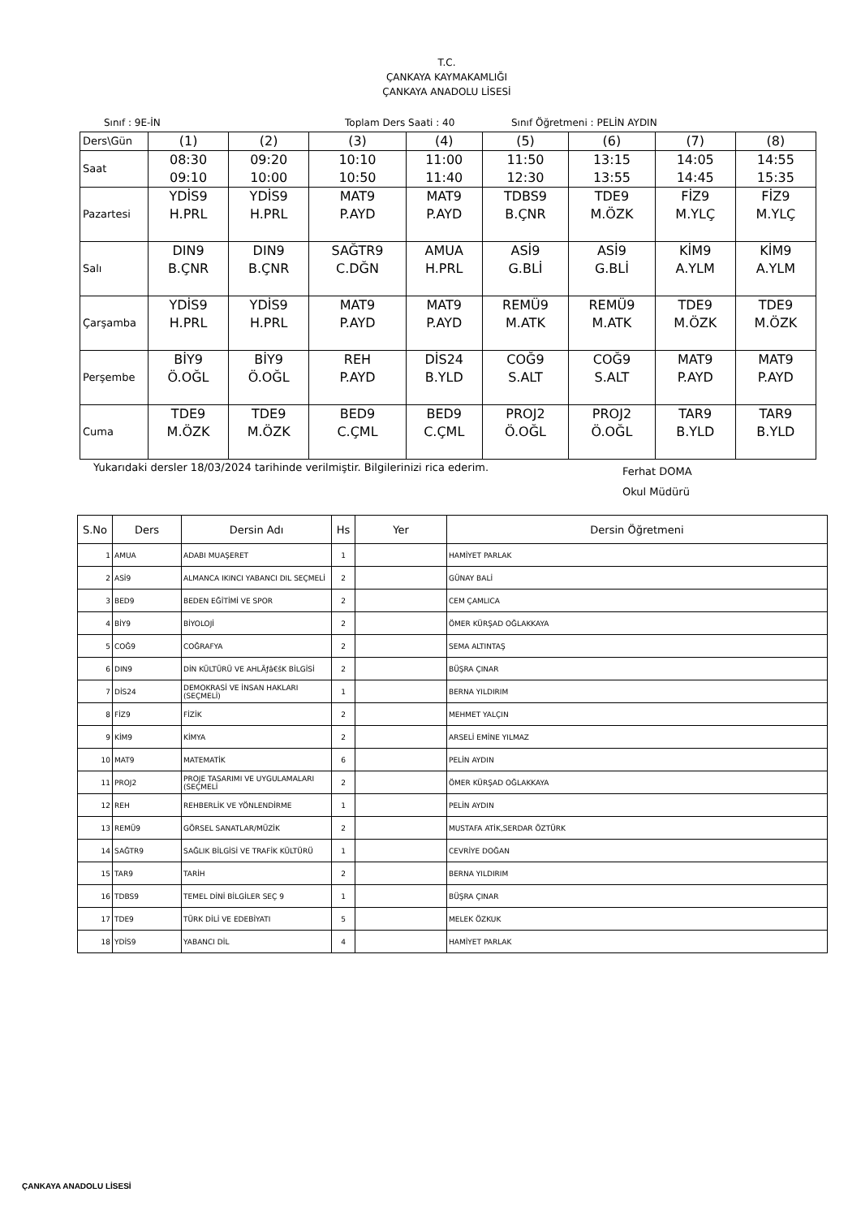T.C.
ÇANKAYA KAYMAKAMLIĞI
ÇANKAYA ANADOLU LİSESİ
Sınıf : 9E-İN Toplam Ders Saati : 40 Sınıf Öğretmeni : PELİN AYDIN
| Ders\Gün | (1) | (2) | (3) | (4) | (5) | (6) | (7) | (8) |
| Saat | 08:30 09:10 | 09:20 10:00 | 10:10 10:50 | 11:00 11:40 | 11:50 12:30 | 13:15 13:55 | 14:05 14:45 | 14:55 15:35 |
| Pazartesi | YDİS9 H.PRL | YDİS9 H.PRL | MAT9 P.AYD | MAT9 P.AYD | TDBS9 B.ÇNR | TDE9 M.ÖZK | FİZ9 M.YLÇ | FİZ9 M.YLÇ |
| Salı | DIN9 B.ÇNR | DIN9 B.ÇNR | SAĞTR9 C.DĞN | AMUA H.PRL | ASİ9 G.BLİ | ASİ9 G.BLİ | KİM9 A.YLM | KİM9 A.YLM |
| Çarşamba | YDİS9 H.PRL | YDİS9 H.PRL | MAT9 P.AYD | MAT9 P.AYD | REMÜ9 M.ATK | REMÜ9 M.ATK | TDE9 M.ÖZK | TDE9 M.ÖZK |
| Perşembe | BİY9 Ö.OĞL | BİY9 Ö.OĞL | REH P.AYD | DİS24 B.YLD | COĞ9 S.ALT | COĞ9 S.ALT | MAT9 P.AYD | MAT9 P.AYD |
| Cuma | TDE9 M.ÖZK | TDE9 M.ÖZK | BED9 C.ÇML | BED9 C.ÇML | PROJ2 Ö.OĞL | PROJ2 Ö.OĞL | TAR9 B.YLD | TAR9 B.YLD |
Yukarıdaki dersler 18/03/2024 tarihinde verilmiştir. Bilgilerinizi rica ederim. Ferhat DOMA
Okul Müdürü
| S.No | Ders | Dersin Adı | Hs | Yer | Dersin Öğretmeni |
| --- | --- | --- | --- | --- | --- |
| 1 | AMUA | ADABI MUAŞERET | 1 | | HAMİYET PARLAK |
| 2 | ASİ9 | ALMANCA IKINCI YABANCI DIL SEÇMELİ | 2 | | GÜNAY BALİ |
| 3 | BED9 | BEDEN EĞİTİMİ VE SPOR | 2 | | CEM ÇAMLICA |
| 4 | BİY9 | BİYOLOJİ | 2 | | ÖMER KÜRŞAD OĞLAKKAYA |
| 5 | COĞ9 | COĞRAFYA | 2 | | SEMA ALTINTAŞ |
| 6 | DIN9 | DİN KÜLTÜRÜ VE AHLÃƒâ€šK BİLGİSİ | 2 | | BÜŞRA ÇINAR |
| 7 | DİS24 | DEMOKRASİ VE İNSAN HAKLARI (SEÇMELİ) | 1 | | BERNA YILDIRIM |
| 8 | FİZ9 | FİZİK | 2 | | MEHMET YALÇIN |
| 9 | KİM9 | KİMYA | 2 | | ARSELİ EMİNE YILMAZ |
| 10 | MAT9 | MATEMATİK | 6 | | PELİN AYDIN |
| 11 | PROJ2 | PROJE TASARIMI VE UYGULAMALARI (SEÇMELİ | 2 | | ÖMER KÜRŞAD OĞLAKKAYA |
| 12 | REH | REHBERLİK VE YÖNLENDİRME | 1 | | PELİN AYDIN |
| 13 | REMÜ9 | GÖRSEL SANATLAR/MÜZİK | 2 | | MUSTAFA ATİK,SERDAR ÖZTÜRK |
| 14 | SAĞTR9 | SAĞLIK BİLGİSİ VE TRAFİK KÜLTÜRÜ | 1 | | CEVRİYE DOĞAN |
| 15 | TAR9 | TARİH | 2 | | BERNA YILDIRIM |
| 16 | TDBS9 | TEMEL DİNİ BİLGİLER SEÇ 9 | 1 | | BÜŞRA ÇINAR |
| 17 | TDE9 | TÜRK DİLİ VE EDEBİYATI | 5 | | MELEK ÖZKUK |
| 18 | YDİS9 | YABANCI DİL | 4 | | HAMİYET PARLAK |
ÇANKAYA ANADOLU LİSESİ